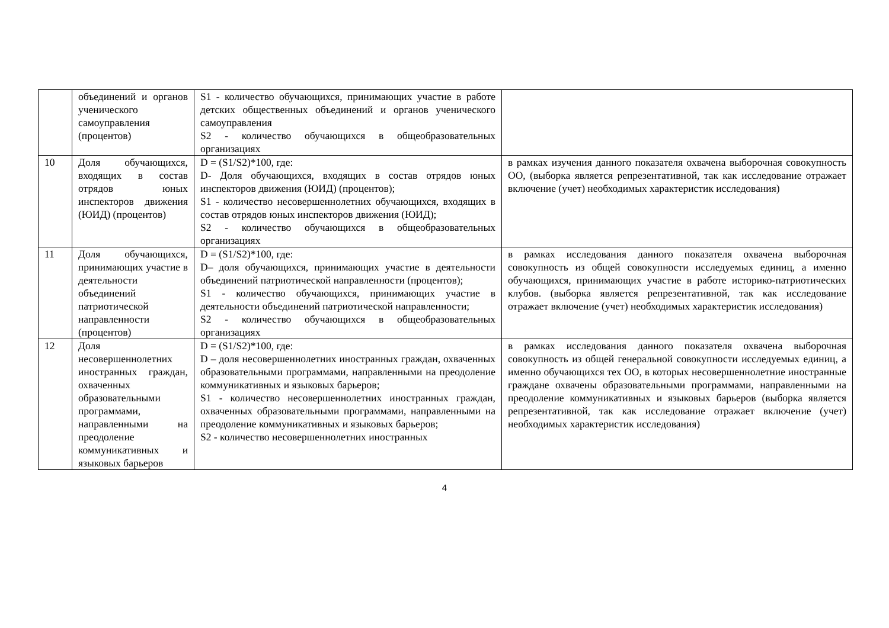| | объединений и органов ученического самоуправления (процентов) | S1 - количество обучающихся, принимающих участие в работе детских общественных объединений и органов ученического самоуправления S2 - количество обучающихся в общеобразовательных организациях | |
| 10 | Доля обучающихся, входящих в состав отрядов юных инспекторов движения (ЮИД) (процентов) | D = (S1/S2)*100, где: D- Доля обучающихся, входящих в состав отрядов юных инспекторов движения (ЮИД) (процентов); S1 - количество несовершеннолетних обучающихся, входящих в состав отрядов юных инспекторов движения (ЮИД); S2 - количество обучающихся в общеобразовательных организациях | в рамках изучения данного показателя охвачена выборочная совокупность ОО, (выборка является репрезентативной, так как исследование отражает включение (учет) необходимых характеристик исследования) |
| 11 | Доля обучающихся, принимающих участие в деятельности объединений патриотической направленности (процентов) | D = (S1/S2)*100, где: D– доля обучающихся, принимающих участие в деятельности объединений патриотической направленности (процентов); S1 - количество обучающихся, принимающих участие в деятельности объединений патриотической направленности; S2 - количество обучающихся в общеобразовательных организациях | в рамках исследования данного показателя охвачена выборочная совокупность из общей совокупности исследуемых единиц, а именно обучающихся, принимающих участие в работе историко-патриотических клубов. (выборка является репрезентативной, так как исследование отражает включение (учет) необходимых характеристик исследования) |
| 12 | Доля несовершеннолетних иностранных граждан, охваченных образовательными программами, направленными на преодоление коммуникативных и языковых барьеров | D = (S1/S2)*100, где: D – доля несовершеннолетних иностранных граждан, охваченных образовательными программами, направленными на преодоление коммуникативных и языковых барьеров; S1 - количество несовершеннолетних иностранных граждан, охваченных образовательными программами, направленными на преодоление коммуникативных и языковых барьеров; S2 - количество несовершеннолетних иностранных | в рамках исследования данного показателя охвачена выборочная совокупность из общей генеральной совокупности исследуемых единиц, а именно обучающихся тех ОО, в которых несовершеннолетние иностранные граждане охвачены образовательными программами, направленными на преодоление коммуникативных и языковых барьеров (выборка является репрезентативной, так как исследование отражает включение (учет) необходимых характеристик исследования) |
4